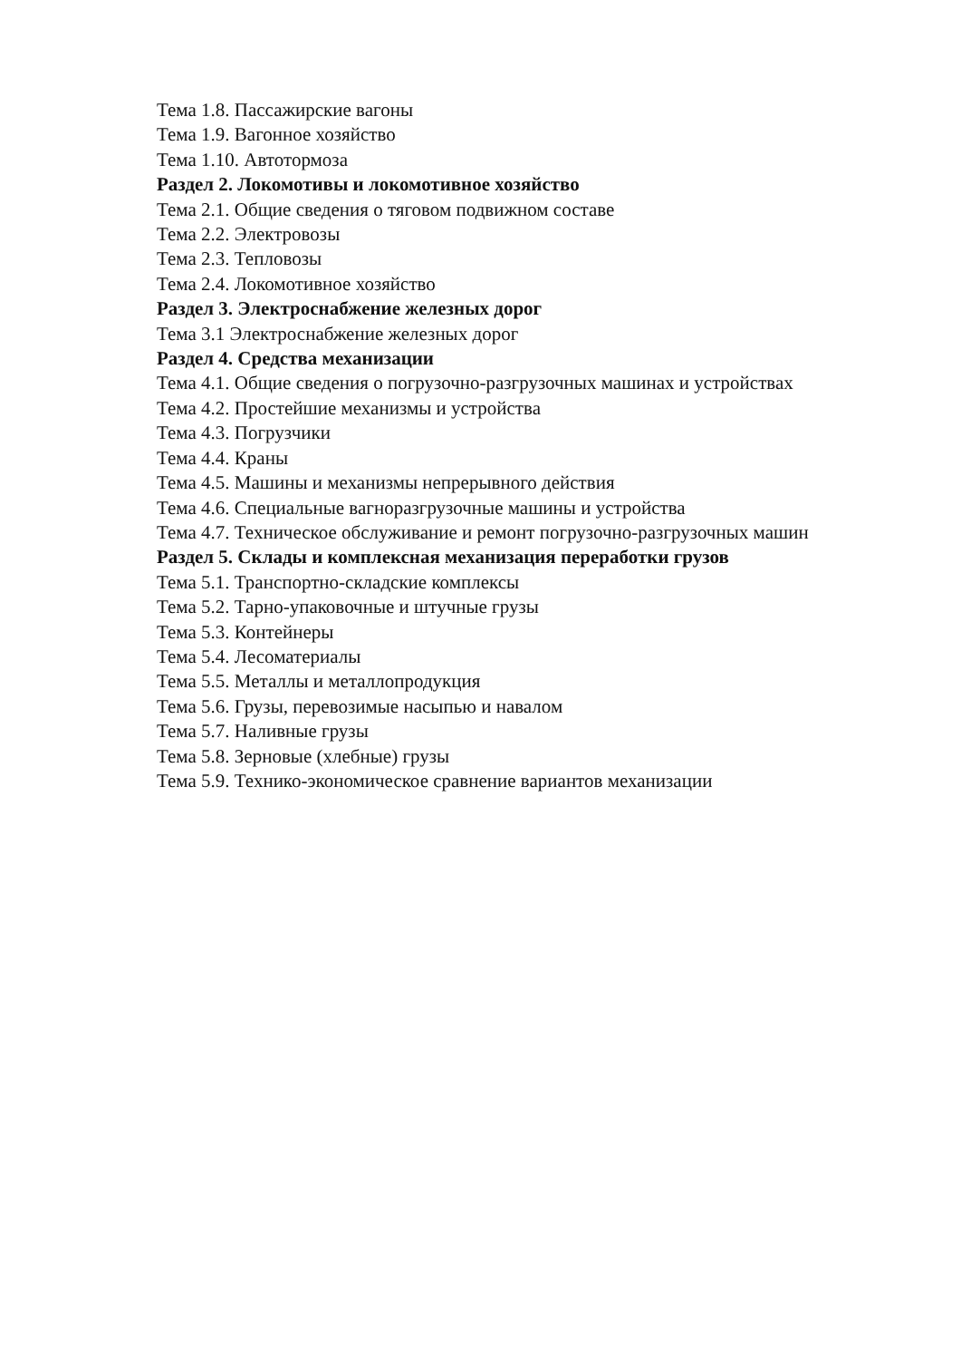Тема 1.8. Пассажирские вагоны
Тема 1.9. Вагонное хозяйство
Тема 1.10. Автотормоза
Раздел 2. Локомотивы и локомотивное хозяйство
Тема 2.1. Общие сведения о тяговом подвижном составе
Тема 2.2. Электровозы
Тема 2.3. Тепловозы
Тема 2.4. Локомотивное хозяйство
Раздел 3. Электроснабжение железных дорог
Тема 3.1 Электроснабжение железных дорог
Раздел 4. Средства механизации
Тема 4.1. Общие сведения о погрузочно-разгрузочных машинах и устройствах
Тема 4.2. Простейшие механизмы и устройства
Тема 4.3. Погрузчики
Тема 4.4. Краны
Тема 4.5. Машины и механизмы непрерывного действия
Тема 4.6. Специальные вагноразгрузочные машины и устройства
Тема 4.7. Техническое обслуживание и ремонт погрузочно-разгрузочных машин
Раздел 5. Склады и комплексная механизация переработки грузов
Тема 5.1. Транспортно-складские комплексы
Тема 5.2. Тарно-упаковочные и штучные грузы
Тема 5.3. Контейнеры
Тема 5.4. Лесоматериалы
Тема 5.5. Металлы и металлопродукция
Тема 5.6. Грузы, перевозимые насыпью и навалом
Тема 5.7. Наливные грузы
Тема 5.8. Зерновые (хлебные) грузы
Тема 5.9. Технико-экономическое сравнение вариантов механизации